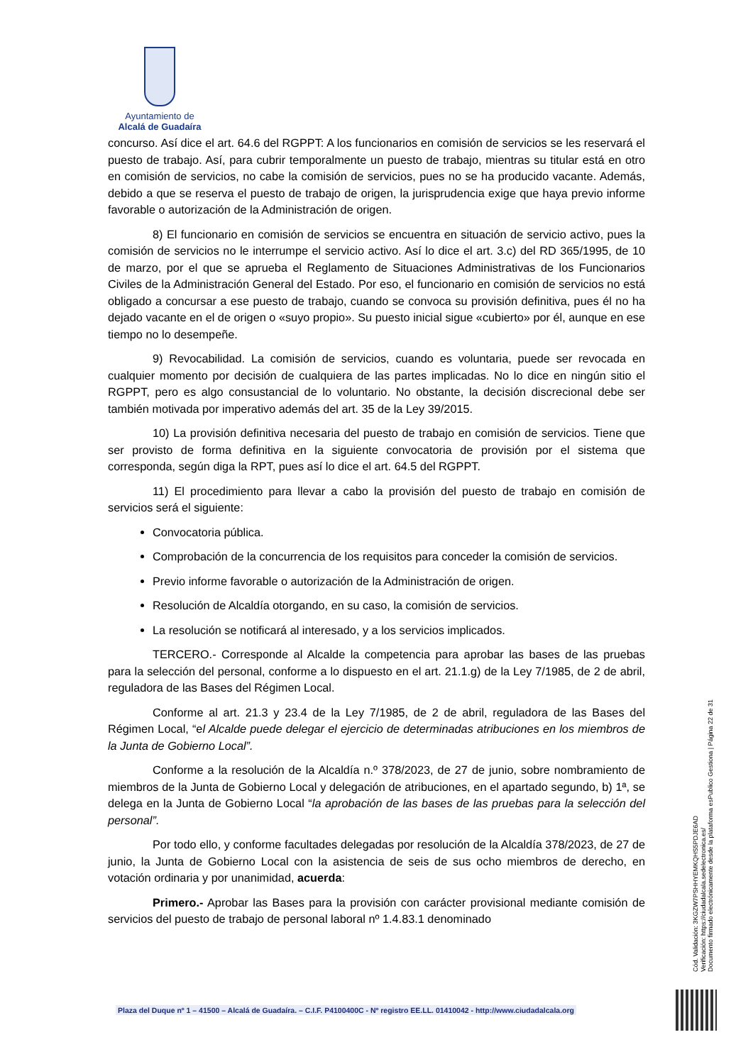Ayuntamiento de
Alcalá de Guadaíra
concurso. Así dice el art. 64.6 del RGPPT: A los funcionarios en comisión de servicios se les reservará el puesto de trabajo. Así, para cubrir temporalmente un puesto de trabajo, mientras su titular está en otro en comisión de servicios, no cabe la comisión de servicios, pues no se ha producido vacante. Además, debido a que se reserva el puesto de trabajo de origen, la jurisprudencia exige que haya previo informe favorable o autorización de la Administración de origen.
8) El funcionario en comisión de servicios se encuentra en situación de servicio activo, pues la comisión de servicios no le interrumpe el servicio activo. Así lo dice el art. 3.c) del RD 365/1995, de 10 de marzo, por el que se aprueba el Reglamento de Situaciones Administrativas de los Funcionarios Civiles de la Administración General del Estado. Por eso, el funcionario en comisión de servicios no está obligado a concursar a ese puesto de trabajo, cuando se convoca su provisión definitiva, pues él no ha dejado vacante en el de origen o «suyo propio». Su puesto inicial sigue «cubierto» por él, aunque en ese tiempo no lo desempeñe.
9) Revocabilidad. La comisión de servicios, cuando es voluntaria, puede ser revocada en cualquier momento por decisión de cualquiera de las partes implicadas. No lo dice en ningún sitio el RGPPT, pero es algo consustancial de lo voluntario. No obstante, la decisión discrecional debe ser también motivada por imperativo además del art. 35 de la Ley 39/2015.
10) La provisión definitiva necesaria del puesto de trabajo en comisión de servicios. Tiene que ser provisto de forma definitiva en la siguiente convocatoria de provisión por el sistema que corresponda, según diga la RPT, pues así lo dice el art. 64.5 del RGPPT.
11) El procedimiento para llevar a cabo la provisión del puesto de trabajo en comisión de servicios será el siguiente:
Convocatoria pública.
Comprobación de la concurrencia de los requisitos para conceder la comisión de servicios.
Previo informe favorable o autorización de la Administración de origen.
Resolución de Alcaldía otorgando, en su caso, la comisión de servicios.
La resolución se notificará al interesado, y a los servicios implicados.
TERCERO.- Corresponde al Alcalde la competencia para aprobar las bases de las pruebas para la selección del personal, conforme a lo dispuesto en el art. 21.1.g) de la Ley 7/1985, de 2 de abril, reguladora de las Bases del Régimen Local.
Conforme al art. 21.3 y 23.4 de la Ley 7/1985, de 2 de abril, reguladora de las Bases del Régimen Local, “el Alcalde puede delegar el ejercicio de determinadas atribuciones en los miembros de la Junta de Gobierno Local”.
Conforme a la resolución de la Alcaldía n.º 378/2023, de 27 de junio, sobre nombramiento de miembros de la Junta de Gobierno Local y delegación de atribuciones, en el apartado segundo, b) 1ª, se delega en la Junta de Gobierno Local “la aprobación de las bases de las pruebas para la selección del personal”.
Por todo ello, y conforme facultades delegadas por resolución de la Alcaldía 378/2023, de 27 de junio, la Junta de Gobierno Local con la asistencia de seis de sus ocho miembros de derecho, en votación ordinaria y por unanimidad, acuerda:
Primero.- Aprobar las Bases para la provisión con carácter provisional mediante comisión de servicios del puesto de trabajo de personal laboral nº 1.4.83.1 denominado
Cód. Validación: 3KGZW7PSHHYEMKQHS5PDJE6AD
Verificación: https://ciudadalcala.sedelectronica.es/
Documento firmado electrónicamente desde la plataforma esPublico Gestiona | Página 22 de 31
Plaza del Duque nº 1 – 41500 – Alcalá de Guadaíra. – C.I.F. P4100400C - Nº registro EE.LL. 01410042 - http://www.ciudadalcala.org